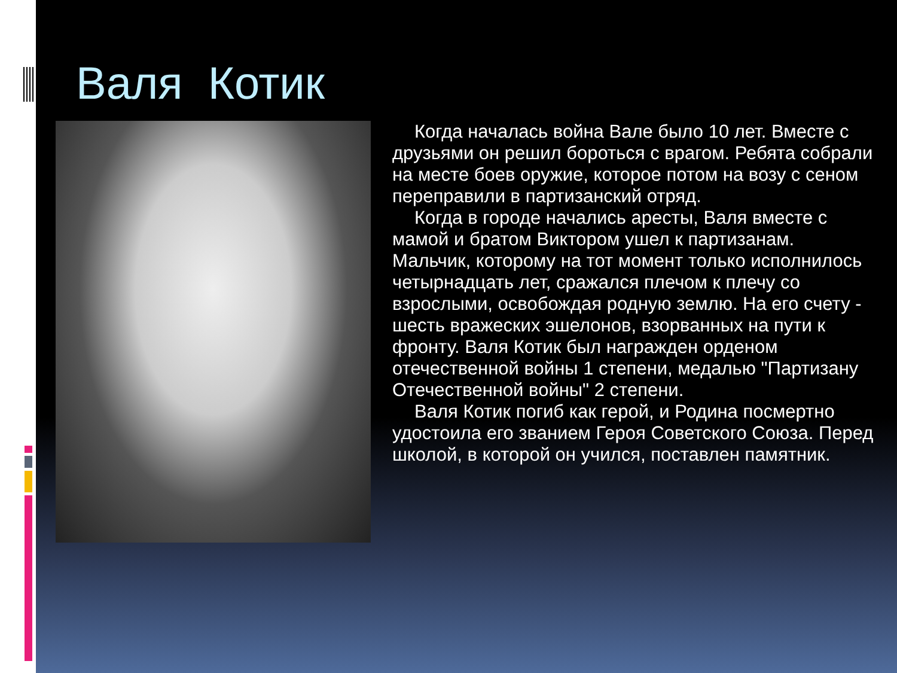Валя Котик
Когда началась война Вале было 10 лет. Вместе с друзьями он решил бороться с врагом. Ребята собрали на месте боев оружие, которое потом на возу с сеном переправили в партизанский отряд.
Когда в городе начались аресты, Валя вместе с мамой и братом Виктором ушел к партизанам. Мальчик, которому на тот момент только исполнилось четырнадцать лет, сражался плечом к плечу со взрослыми, освобождая родную землю. На его счету - шесть вражеских эшелонов, взорванных на пути к фронту. Валя Котик был награжден орденом отечественной войны 1 степени, медалью "Партизану Отечественной войны" 2 степени.
Валя Котик погиб как герой, и Родина посмертно удостоила его званием Героя Советского Союза. Перед школой, в которой он учился, поставлен памятник.